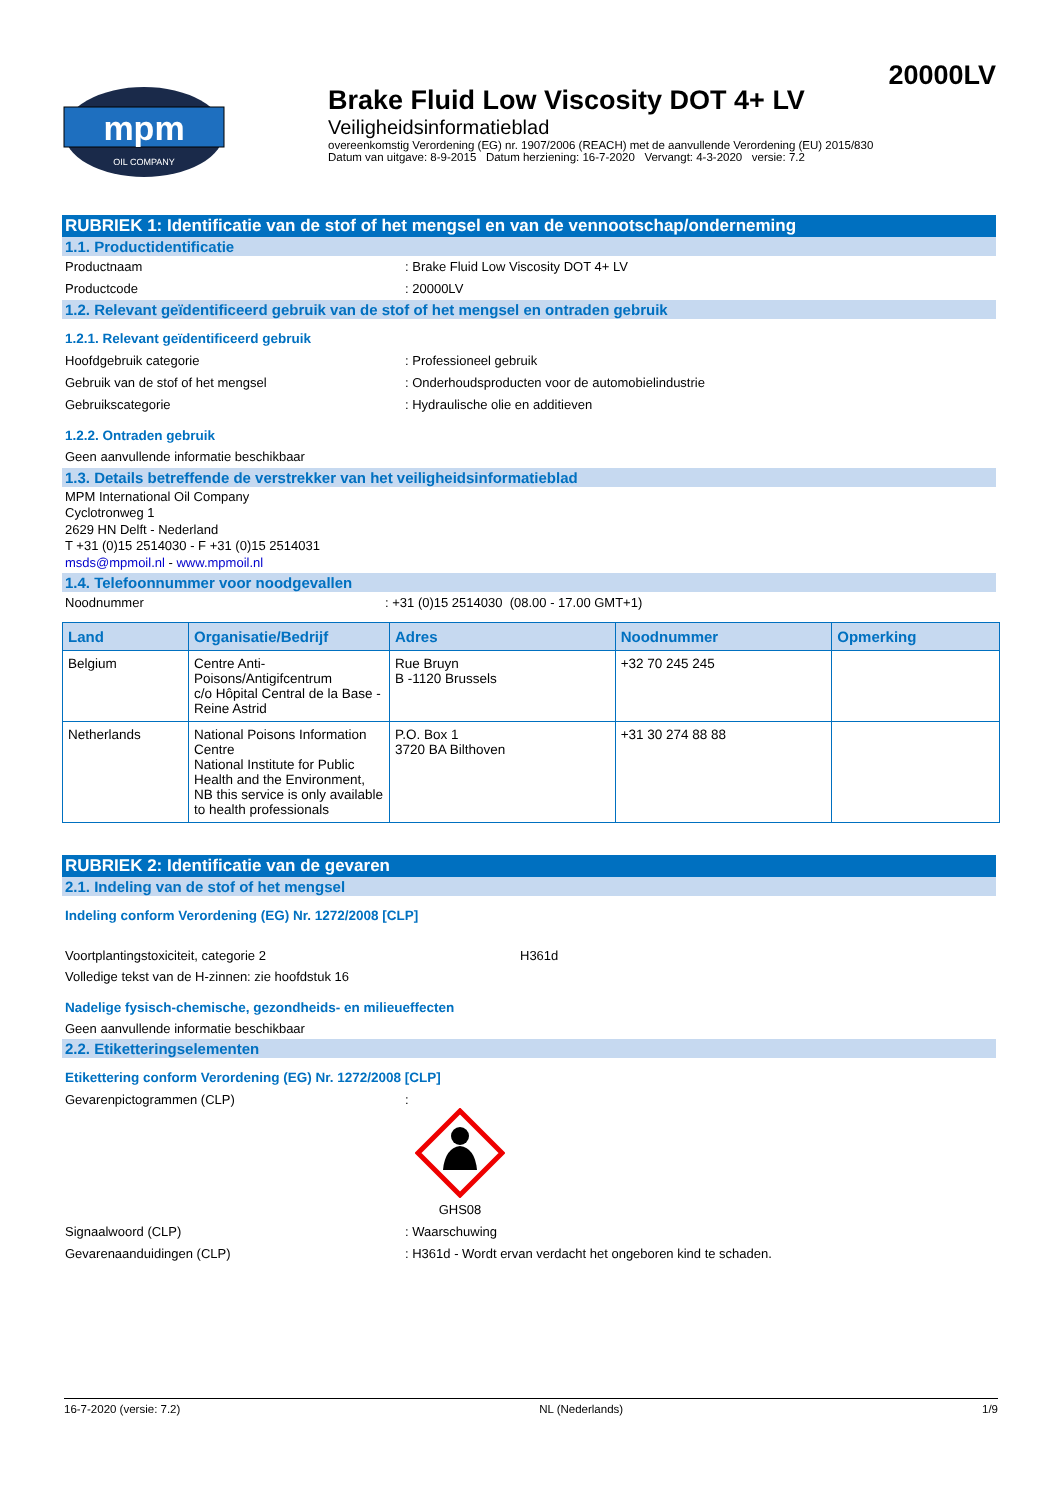20000LV
mpm
OIL COMPANY
Brake Fluid Low Viscosity DOT 4+ LV
Veiligheidsinformatieblad
overeenkomstig Verordening (EG) nr. 1907/2006 (REACH) met de aanvullende Verordening (EU) 2015/830
Datum van uitgave: 8-9-2015 Datum herziening: 16-7-2020 Vervangt: 4-3-2020 versie: 7.2
RUBRIEK 1: Identificatie van de stof of het mengsel en van de vennootschap/onderneming
1.1. Productidentificatie
Productnaam : Brake Fluid Low Viscosity DOT 4+ LV
Productcode : 20000LV
1.2. Relevant geïdentificeerd gebruik van de stof of het mengsel en ontraden gebruik
1.2.1. Relevant geïdentificeerd gebruik
Hoofdgebruik categorie : Professioneel gebruik
Gebruik van de stof of het mengsel : Onderhoudsproducten voor de automobielindustrie
Gebruikscategorie : Hydraulische olie en additieven
1.2.2. Ontraden gebruik
Geen aanvullende informatie beschikbaar
1.3. Details betreffende de verstrekker van het veiligheidsinformatieblad
MPM International Oil Company
Cyclotronweg 1
2629 HN Delft - Nederland
T +31 (0)15 2514030 - F +31 (0)15 2514031
msds@mpmoil.nl - www.mpmoil.nl
1.4. Telefoonnummer voor noodgevallen
Noodnummer : +31 (0)15 2514030 (08.00 - 17.00 GMT+1)
| Land | Organisatie/Bedrijf | Adres | Noodnummer | Opmerking |
| --- | --- | --- | --- | --- |
| Belgium | Centre Anti-Poisons/Antigifcentrum c/o Hôpital Central de la Base - Reine Astrid | Rue Bruyn B -1120 Brussels | +32 70 245 245 | |
| Netherlands | National Poisons Information Centre National Institute for Public Health and the Environment, NB this service is only available to health professionals | P.O. Box 1 3720 BA Bilthoven | +31 30 274 88 88 | |
RUBRIEK 2: Identificatie van de gevaren
2.1. Indeling van de stof of het mengsel
Indeling conform Verordening (EG) Nr. 1272/2008 [CLP]
Voortplantingstoxiciteit, categorie 2 H361d
Volledige tekst van de H-zinnen: zie hoofdstuk 16
Nadelige fysisch-chemische, gezondheids- en milieueffecten
Geen aanvullende informatie beschikbaar
2.2. Etiketteringselementen
Etikettering conform Verordening (EG) Nr. 1272/2008 [CLP]
Gevarenpictogrammen (CLP) :
GHS08
Signaalwoord (CLP) : Waarschuwing
Gevarenaanduidingen (CLP) : H361d - Wordt ervan verdacht het ongeboren kind te schaden.
16-7-2020 (versie: 7.2) NL (Nederlands) 1/9